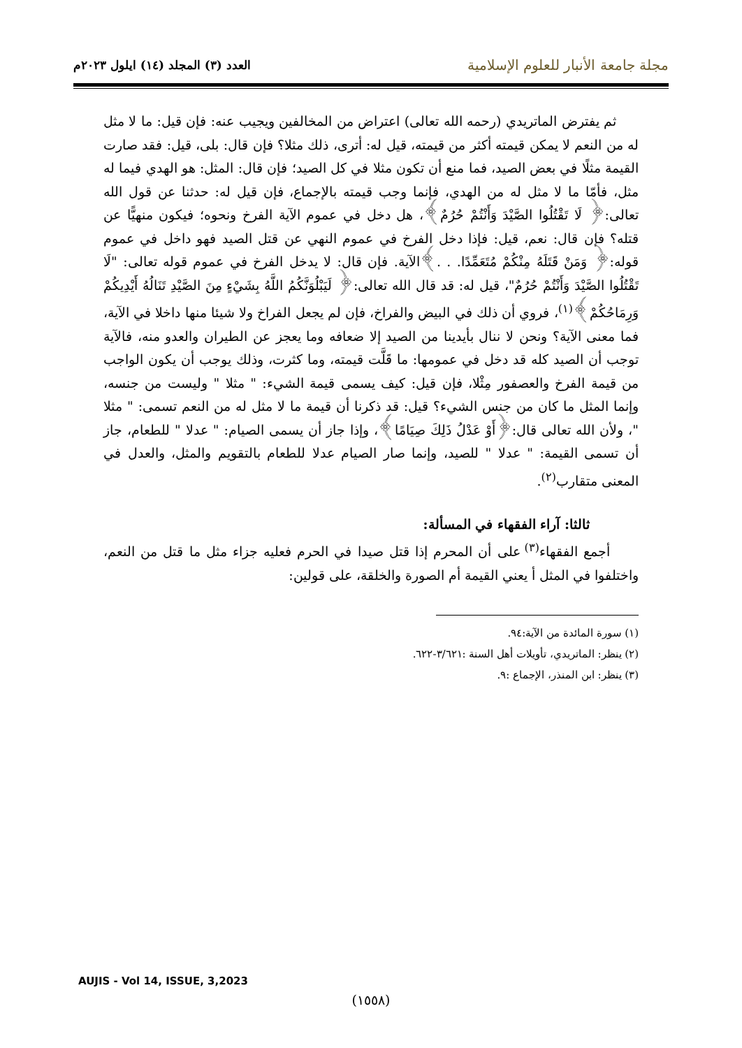مجلة جامعة الأنبار للعلوم الإسلامية العدد (٣) المجلد (١٤) ايلول ٢٠٢٣م
ثم يفترض الماتريدي (رحمه الله تعالى) اعتراض من المخالفين ويجيب عنه: فإن قيل: ما لا مثل له من النعم لا يمكن قيمته أكثر من قيمته، قيل له: أترى، ذلك مثلا؟ فإن قال: بلى، قيل: فقد صارت القيمة مثلًا في بعض الصيد، فما منع أن تكون مثلا في كل الصيد؛ فإن قال: المثل: هو الهدي فيما له مثل، فأمّا ما لا مثل له من الهدي، فإنما وجب قيمته بالإجماع، فإن قيل له: حدثنا عن قول الله تعالى:﴿ لَا تَقْتُلُوا الصَّيْدَ وَأَنْتُمْ حُرُمٌ﴾، هل دخل في عموم الآية الفرخ ونحوه؛ فيكون منهيًّا عن قتله؟ فإن قال: نعم، قيل: فإذا دخل الفرخ في عموم النهي عن قتل الصيد فهو داخل في عموم قوله:﴿ وَمَنْ قَتَلَهُ مِنْكُمْ مُتَعَمِّدًا. . .﴾الآية. فإن قال: لا يدخل الفرخ في عموم قوله تعالى: "لَا تَقْتُلُوا الصَّيْدَ وَأَنْتُمْ حُرُمٌ"، قيل له: قد قال الله تعالى:﴿ لَيَبْلُوَنَّكُمُ اللَّهُ بِشَيْءٍ مِنَ الصَّيْدِ تَنَالُهُ أَيْدِيكُمْ وَرِمَاحُكُمْ﴾<sup>(١)</sup>، فروي أن ذلك في البيض والفراخ، فإن لم يجعل الفراخ ولا شيئا منها داخلا في الآية، فما معنى الآية؟ ونحن لا ننال بأيدينا من الصيد إلا ضعافه وما يعجز عن الطيران والعدو منه، فالآية توجب أن الصيد كله قد دخل في عمومها: ما قَلَّت قيمته، وما كثرت، وذلك يوجب أن يكون الواجب من قيمة الفرخ والعصفور مِثْلا، فإن قيل: كيف يسمى قيمة الشيء: " مثلا " وليست من جنسه، وإنما المثل ما كان من جنس الشيء؟ قيل: قد ذكرنا أن قيمة ما لا مثل له من النعم تسمى: " مثلا "، ولأن الله تعالى قال:﴿أَوْ عَدْلُ ذَلِكَ صِيَامًا﴾، وإذا جاز أن يسمى الصيام: " عدلا " للطعام، جاز أن تسمى القيمة: " عدلا " للصيد، وإنما صار الصيام عدلا للطعام بالتقويم والمثل، والعدل في المعنى متقارب<sup>(٢)</sup>.
ثالثا: آراء الفقهاء في المسألة:
أجمع الفقهاء<sup>(٣)</sup> على أن المحرم إذا قتل صيدا في الحرم فعليه جزاء مثل ما قتل من النعم، واختلفوا في المثل أ يعني القيمة أم الصورة والخلقة، على قولين:
(١) سورة المائدة من الآية:٩٤.
(٢) ينظر: الماتريدي، تأويلات أهل السنة :٣/٦٢١-٦٢٢.
(٣) ينظر: ابن المنذر، الإجماع :٩.
AUJIS - Vol 14, ISSUE, 3,2023
(١٥٥٨)